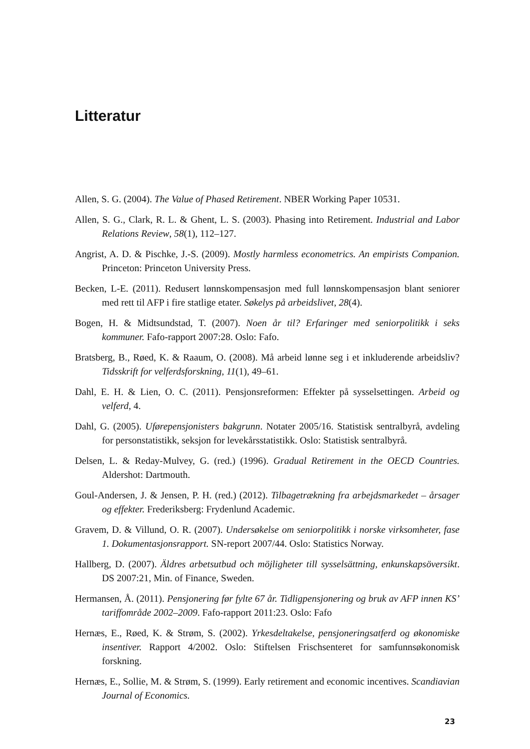Litteratur
Allen, S. G. (2004). The Value of Phased Retirement. NBER Working Paper 10531.
Allen, S. G., Clark, R. L. & Ghent, L. S. (2003). Phasing into Retirement. Industrial and Labor Relations Review, 58(1), 112–127.
Angrist, A. D. & Pischke, J.-S. (2009). Mostly harmless econometrics. An empirists Companion. Princeton: Princeton University Press.
Becken, L-E. (2011). Redusert lønnskompensasjon med full lønnskompensasjon blant seniorer med rett til AFP i fire statlige etater. Søkelys på arbeidslivet, 28(4).
Bogen, H. & Midtsundstad, T. (2007). Noen år til? Erfaringer med seniorpolitikk i seks kommuner. Fafo-rapport 2007:28. Oslo: Fafo.
Bratsberg, B., Røed, K. & Raaum, O. (2008). Må arbeid lønne seg i et inkluderende arbeidsliv? Tidsskrift for velferdsforskning, 11(1), 49–61.
Dahl, E. H. & Lien, O. C. (2011). Pensjonsreformen: Effekter på sysselsettingen. Arbeid og velferd, 4.
Dahl, G. (2005). Uførepensjonisters bakgrunn. Notater 2005/16. Statistisk sentralbyrå, avdeling for personstatistikk, seksjon for levekårsstatistikk. Oslo: Statistisk sentralbyrå.
Delsen, L. & Reday-Mulvey, G. (red.) (1996). Gradual Retirement in the OECD Countries. Aldershot: Dartmouth.
Goul-Andersen, J. & Jensen, P. H. (red.) (2012). Tilbagetrækning fra arbejdsmarkedet – årsager og effekter. Frederiksberg: Frydenlund Academic.
Gravem, D. & Villund, O. R. (2007). Undersøkelse om seniorpolitikk i norske virksomheter, fase 1. Dokumentasjonsrapport. SN-report 2007/44. Oslo: Statistics Norway.
Hallberg, D. (2007). Äldres arbetsutbud och möjligheter till sysselsättning, enkunskapsöversikt. DS 2007:21, Min. of Finance, Sweden.
Hermansen, Å. (2011). Pensjonering før fylte 67 år. Tidligpensjonering og bruk av AFP innen KS’ tariffområde 2002–2009. Fafo-rapport 2011:23. Oslo: Fafo
Hernæs, E., Røed, K. & Strøm, S. (2002). Yrkesdeltakelse, pensjoneringsatferd og økonomiske insentiver. Rapport 4/2002. Oslo: Stiftelsen Frischsenteret for samfunnsøkonomisk forskning.
Hernæs, E., Sollie, M. & Strøm, S. (1999). Early retirement and economic incentives. Scandiavian Journal of Economics.
23